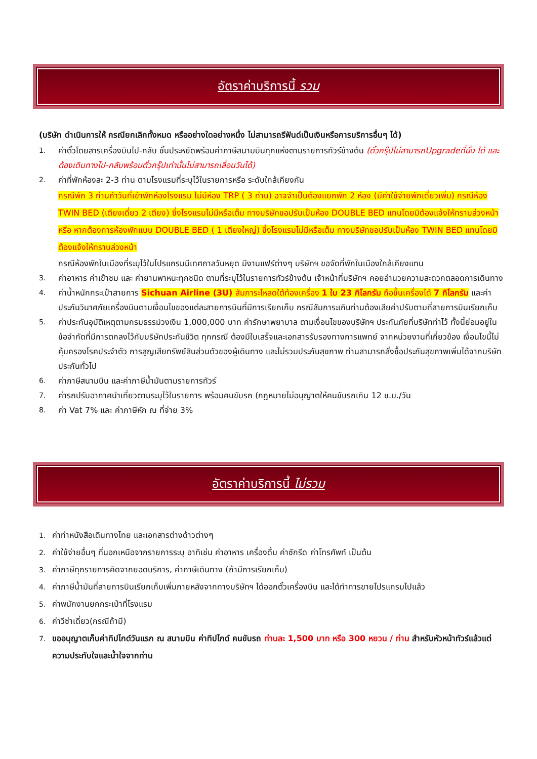อัตราค่าบริการนี้ รวม
(บริษัท ดำเนินการให้ กรณียกเลิกทั้งหมด หรืออย่างใดอย่างหนึ่ง ไม่สามารถรีฟันด์เป็นเงินหรือการบริการอื่นๆ ได้)
1. ค่าตั๋วโดยสารเครื่องบินไป-กลับ ชั้นประหยัดพร้อมค่าภาษีสนามบินทุกแห่งตามรายการทัวร์ข้างต้น (ตั๋วกรุ๊ปไม่สามารถUpgradeที่นั่ง ได้ และต้องเดินทางไป-กลับพร้อมตั๋วกรุ๊ปเท่านั้นไม่สามารถเลื่อนวันได้)
2. ค่าที่พักห้องละ 2-3 ท่าน ตามโรงแรมที่ระบุไว้ในรายการหรือ ระดับใกล้เคียงกัน
กรณีพัก 3 ท่านถ้าวันที่เข้าพักห้องโรงแรม ไม่มีห้อง TRP ( 3 ท่าน) อาจจำเป็นต้องแยกพัก 2 ห้อง (มีค่าใช้จ่ายพักเดี่ยวเพิ่ม) กรณีห้อง TWIN BED (เตียงเดี่ยว 2 เตียง) ซึ่งโรงแรมไม่มีหรือเต็ม ทางบริษัทขอปรับเป็นห้อง DOUBLE BED แทนโดยมิต้องแจ้งให้ทราบล่วงหน้า หรือ หากต้องการห้องพักแบบ DOUBLE BED ( 1 เตียงใหญ่) ซึ่งโรงแรมไม่มีหรือเต็ม ทางบริษัทขอปรับเป็นห้อง TWIN BED แทนโดยมิต้องแจ้งให้ทราบล่วงหน้า
กรณีห้องพักในเมืองที่ระบุไว้ในโปรแกรมมีเทศกาลวันหยุด มีงานแฟร์ต่างๆ บริษัทฯ ขอจัดที่พักในเมืองใกล้เคียงแทน
3. ค่าอาหาร ค่าเข้าชม และ ค่ายานพาหนะทุกชนิด ตามที่ระบุไว้ในรายการทัวร์ข้างต้น เจ้าหน้าที่บริษัทฯ คอยอำนวยความสะดวกตลอดการเดินทาง
4. ค่าน้ำหนักกระเป๋าสายการ Sichuan Airline (3U) สัมภาระโหลดใต้ท้องเครื่อง 1 ใบ 23 กิโลกรัม ถือขึ้นเครื่องได้ 7 กิโลกรัม และค่าประกันวินาศภัยเครื่องบินตามเงื่อนไขของแต่ละสายการบินที่มีการเรียกเก็บ กรณีสัมภาระเกินท่านต้องเสียค่าปรับตามที่สายการบินเรียกเก็บ
5. ค่าประกันอุบัติเหตุตามกรมธรรม์วงเงิน 1,000,000 บาท ค่ารักษาพยาบาล ตามเงื่อนไขของบริษัทฯ ประกันภัยที่บริษัททำไว้ ทั้งนี้ย่อมอยู่ในข้อจำกัดที่มีการตกลงไว้กับบริษัทประกันชีวิต ทุกกรณี ต้องมีใบเสร็จและเอกสารรับรองทางการแพทย์ จากหน่วยงานที่เกี่ยวข้อง เงื่อนไขนี้ไม่คุ้มครองโรคประจำตัว การสูญเสียทรัพย์สินส่วนตัวของผู้เดินทาง และไม่รวมประกันสุขภาพ ท่านสามารถสั่งซื้อประกันสุขภาพเพิ่มได้จากบริษัทประกันทั่วไป
6. ค่าภาษีสนามบิน และค่าภาษีน้ำมันตามรายการทัวร์
7. ค่ารถปรับอากาศนำเที่ยวตามระบุไว้ในรายการ พร้อมคนขับรถ (กฎหมายไม่อนุญาตให้คนขับรถเกิน 12 ช.ม./วัน
8. ค่า Vat 7% และ ค่าภาษีหัก ณ ที่จ่าย 3%
อัตราค่าบริการนี้ ไม่รวม
1. ค่าทำหนังสือเดินทางไทย และเอกสารต่างด้าวต่างๆ
2. ค่าใช้จ่ายอื่นๆ ที่นอกเหนือจากรายการระบุ อาทิเช่น ค่าอาหาร เครื่องดื่ม ค่าซักรีด ค่าโทรศัพท์ เป็นต้น
3. ค่าภาษีทุกรายการคิดจากยอดบริการ, ค่าภาษีเดินทาง (ถ้ามีการเรียกเก็บ)
4. ค่าภาษีน้ำมันที่สายการบินเรียกเก็บเพิ่มภายหลังจากทางบริษัทฯ ได้ออกตั๋วเครื่องบิน และได้ทำการขายโปรแกรมไปแล้ว
5. ค่าพนักงานยกกระเป๋าที่โรงแรม
6. ค่าวีซ่าเดี่ยว(กรณีถ้ามี)
7. ขออนุญาตเก็บค่าทิปไกด์วันแรก ณ สนามบิน ค่าทิปไกด์ คนขับรถ ท่านละ 1,500 บาท หรือ 300 หยวน / ท่าน สำหรับหัวหน้าทัวร์แล้วแต่ความประทับใจและน้ำใจจากท่าน